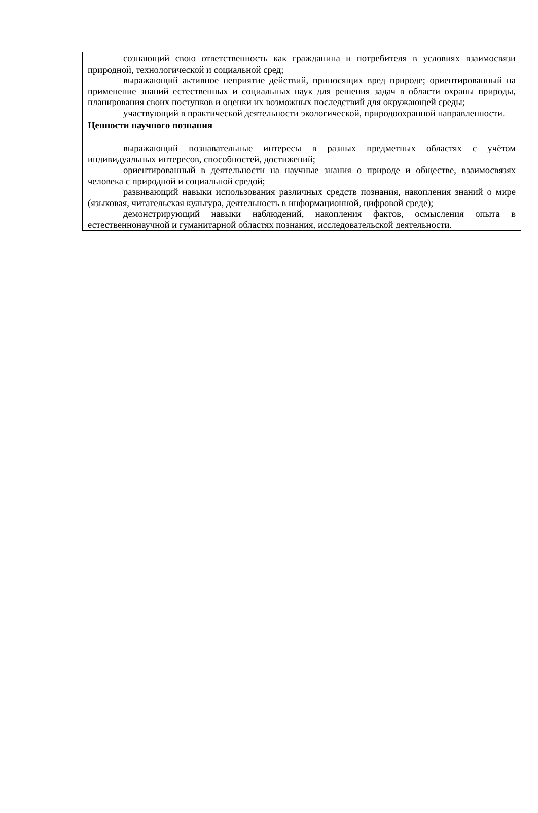| сознающий свою ответственность как гражданина и потребителя в условиях взаимосвязи природной, технологической и социальной сред; выражающий активное неприятие действий, приносящих вред природе; ориентированный на применение знаний естественных и социальных наук для решения задач в области охраны природы, планирования своих поступков и оценки их возможных последствий для окружающей среды; участвующий в практической деятельности экологической, природоохранной направленности. |
| Ценности научного познания |
| выражающий познавательные интересы в разных предметных областях с учётом индивидуальных интересов, способностей, достижений; ориентированный в деятельности на научные знания о природе и обществе, взаимосвязях человека с природной и социальной средой; развивающий навыки использования различных средств познания, накопления знаний о мире (языковая, читательская культура, деятельность в информационной, цифровой среде); демонстрирующий навыки наблюдений, накопления фактов, осмысления опыта в естественнонаучной и гуманитарной областях познания, исследовательской деятельности. |